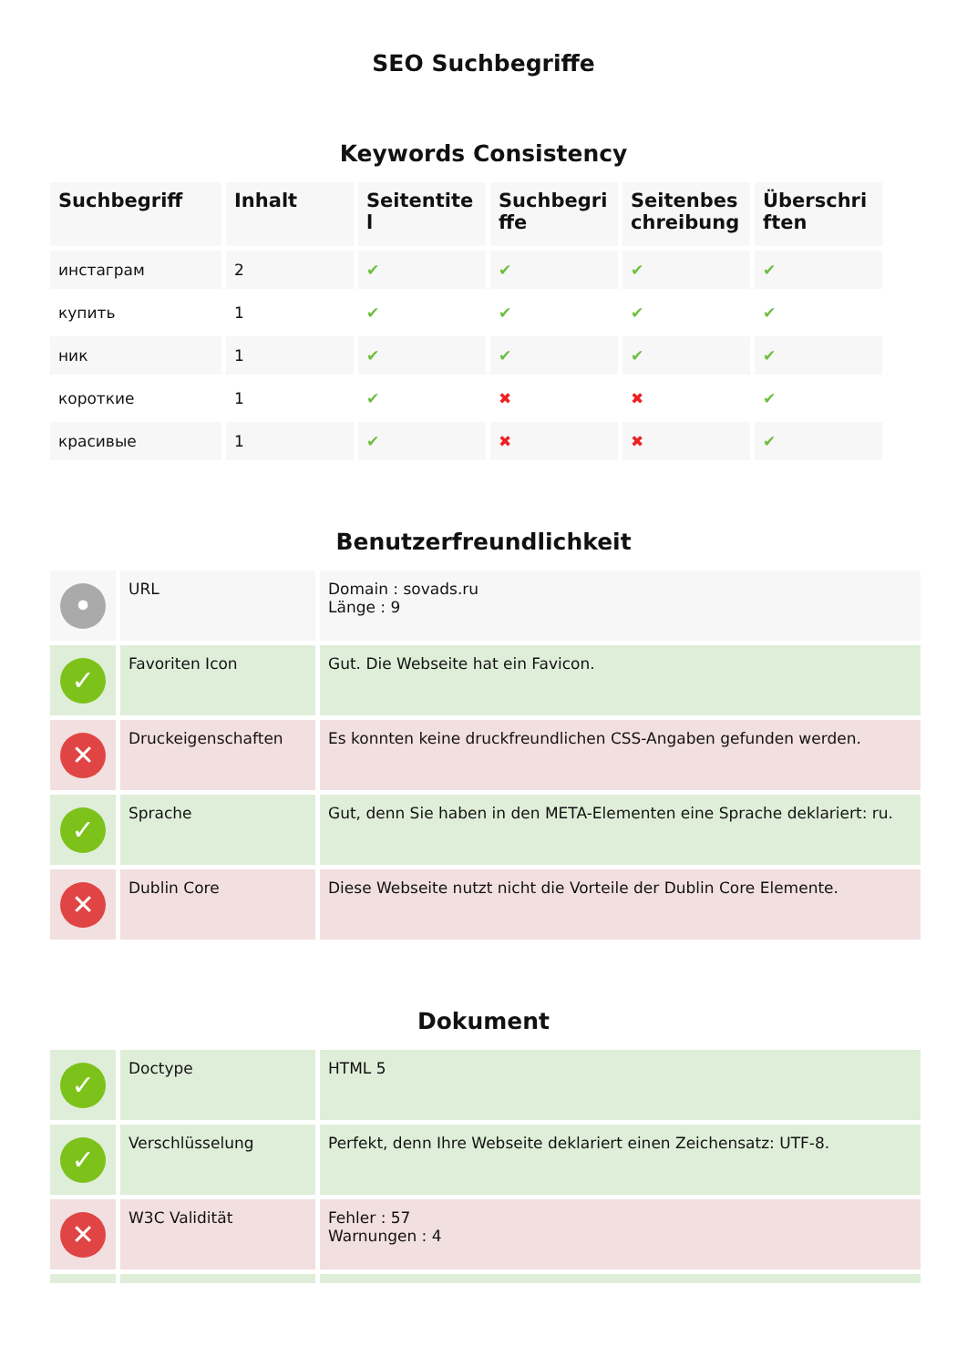SEO Suchbegriffe
Keywords Consistency
| Suchbegriff | Inhalt | Seitentitel | Suchbegriffe | Seitenbeschreibung | Überschriften |
| --- | --- | --- | --- | --- | --- |
| инстаграм | 2 | ✔ | ✔ | ✔ | ✔ |
| купить | 1 | ✔ | ✔ | ✔ | ✔ |
| ник | 1 | ✔ | ✔ | ✔ | ✔ |
| короткие | 1 | ✔ | ✖ | ✖ | ✔ |
| красивые | 1 | ✔ | ✖ | ✖ | ✔ |
Benutzerfreundlichkeit
| • | URL | Domain : sovads.ru Länge : 9 |
| ✓ | Favoriten Icon | Gut. Die Webseite hat ein Favicon. |
| ✕ | Druckeigenschaften | Es konnten keine druckfreundlichen CSS-Angaben gefunden werden. |
| ✓ | Sprache | Gut, denn Sie haben in den META-Elementen eine Sprache deklariert: ru. |
| ✕ | Dublin Core | Diese Webseite nutzt nicht die Vorteile der Dublin Core Elemente. |
Dokument
| ✓ | Doctype | HTML 5 |
| ✓ | Verschlüsselung | Perfekt, denn Ihre Webseite deklariert einen Zeichensatz: UTF-8. |
| ✕ | W3C Validität | Fehler : 57 Warnungen : 4 |